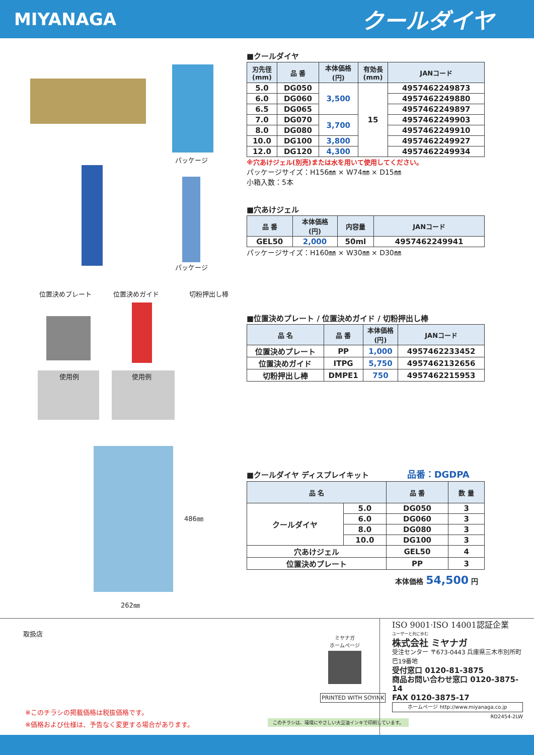MIYANAGA
クールダイヤ
パッケージ
パッケージ
位置決めプレート 位置決めガイド 切粉押出し棒
使用例 使用例
486㎜
262㎜
■クールダイヤ
| 刃先径 (mm) | 品 番 | 本体価格 (円) | 有効長 (mm) | JANコード |
| --- | --- | --- | --- | --- |
| 5.0 | DG050 | 3,500 | 15 | 4957462249873 |
| 6.0 | DG060 | | | 4957462249880 |
| 6.5 | DG065 | | | 4957462249897 |
| 7.0 | DG070 | 3,700 | | 4957462249903 |
| 8.0 | DG080 | | | 4957462249910 |
| 10.0 | DG100 | 3,800 | | 4957462249927 |
| 12.0 | DG120 | 4,300 | | 4957462249934 |
※穴あけジェル(別売)または水を用いて使用してください。
パッケージサイズ：H156㎜ × W74㎜ × D15㎜
小箱入数：5本
■穴あけジェル
| 品 番 | 本体価格 (円) | 内容量 | JANコード |
| --- | --- | --- | --- |
| GEL50 | 2,000 | 50ml | 4957462249941 |
パッケージサイズ：H160㎜ × W30㎜ × D30㎜
■位置決めプレート / 位置決めガイド / 切粉押出し棒
| 品 名 | 品 番 | 本体価格 (円) | JANコード |
| --- | --- | --- | --- |
| 位置決めプレート | PP | 1,000 | 4957462233452 |
| 位置決めガイド | ITPG | 5,750 | 4957462132656 |
| 切粉押出し棒 | DMPE1 | 750 | 4957462215953 |
■クールダイヤ ディスプレイキット 品番：DGDPA
| 品 名 | | 品 番 | 数 量 |
| --- | --- | --- | --- |
| クールダイヤ | 5.0 | DG050 | 3 |
| | 6.0 | DG060 | 3 |
| | 8.0 | DG080 | 3 |
| | 10.0 | DG100 | 3 |
| 穴あけジェル | | GEL50 | 4 |
| 位置決めプレート | | PP | 3 |
本体価格 54,500 円
取扱店
※このチラシの掲載価格は税抜価格です。
※価格および仕様は、予告なく変更する場合があります。
ミヤナガ
ホームページ
PRINTED WITH SOYINK
このチラシは、環境にやさしい大豆油インキで印刷しています。
ISO 9001·ISO 14001認証企業
ユーザーと共に歩む
株式会社 ミヤナガ
受注センター 〒673-0443 兵庫県三木市別所町巴19番地
受付窓口 0120-81-3875
商品お問い合わせ窓口 0120-3875-14
FAX 0120-3875-17
ホームページ http://www.miyanaga.co.jp
RD2454-2LW